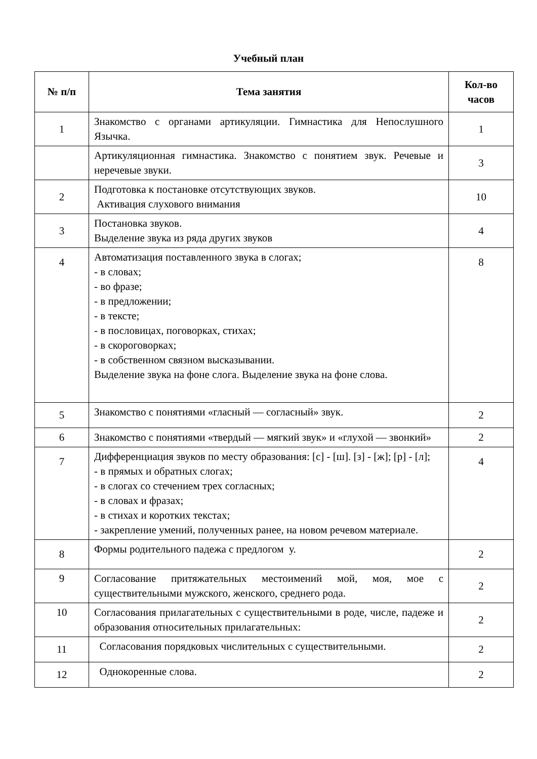Учебный план
| № п/п | Тема занятия | Кол-во часов |
| --- | --- | --- |
| 1 | Знакомство с органами артикуляции. Гимнастика для Непослушного Язычка. | 1 |
| | Артикуляционная гимнастика. Знакомство с понятием звук. Речевые и неречевые звуки. | 3 |
| 2 | Подготовка к постановке отсутствующих звуков. Активация слухового внимания | 10 |
| 3 | Постановка звуков. Выделение звука из ряда других звуков | 4 |
| 4 | Автоматизация поставленного звука в слогах; - в словах; - во фразе; - в предложении; - в тексте; - в пословицах, поговорках, стихах; - в скороговорках; - в собственном связном высказывании. Выделение звука на фоне слога. Выделение звука на фоне слова. | 8 |
| 5 | Знакомство с понятиями «гласный — согласный» звук. | 2 |
| 6 | Знакомство с понятиями «твердый — мягкий звук» и «глухой — звонкий» | 2 |
| 7 | Дифференциация звуков по месту образования: [с] - [ш]. [з] - [ж]; [р] - [л]; - в прямых и обратных слогах; - в слогах со стечением трех согласных; - в словах и фразах; - в стихах и коротких текстах; - закрепление умений, полученных ранее, на новом речевом материале. | 4 |
| 8 | Формы родительного падежа с предлогом у. | 2 |
| 9 | Согласование притяжательных местоимений мой, моя, мое с существительными мужского, женского, среднего рода. | 2 |
| 10 | Согласования прилагательных с существительными в роде, числе, падеже и образования относительных прилагательных: | 2 |
| 11 | Согласования порядковых числительных с существительными. | 2 |
| 12 | Однокоренные слова. | 2 |